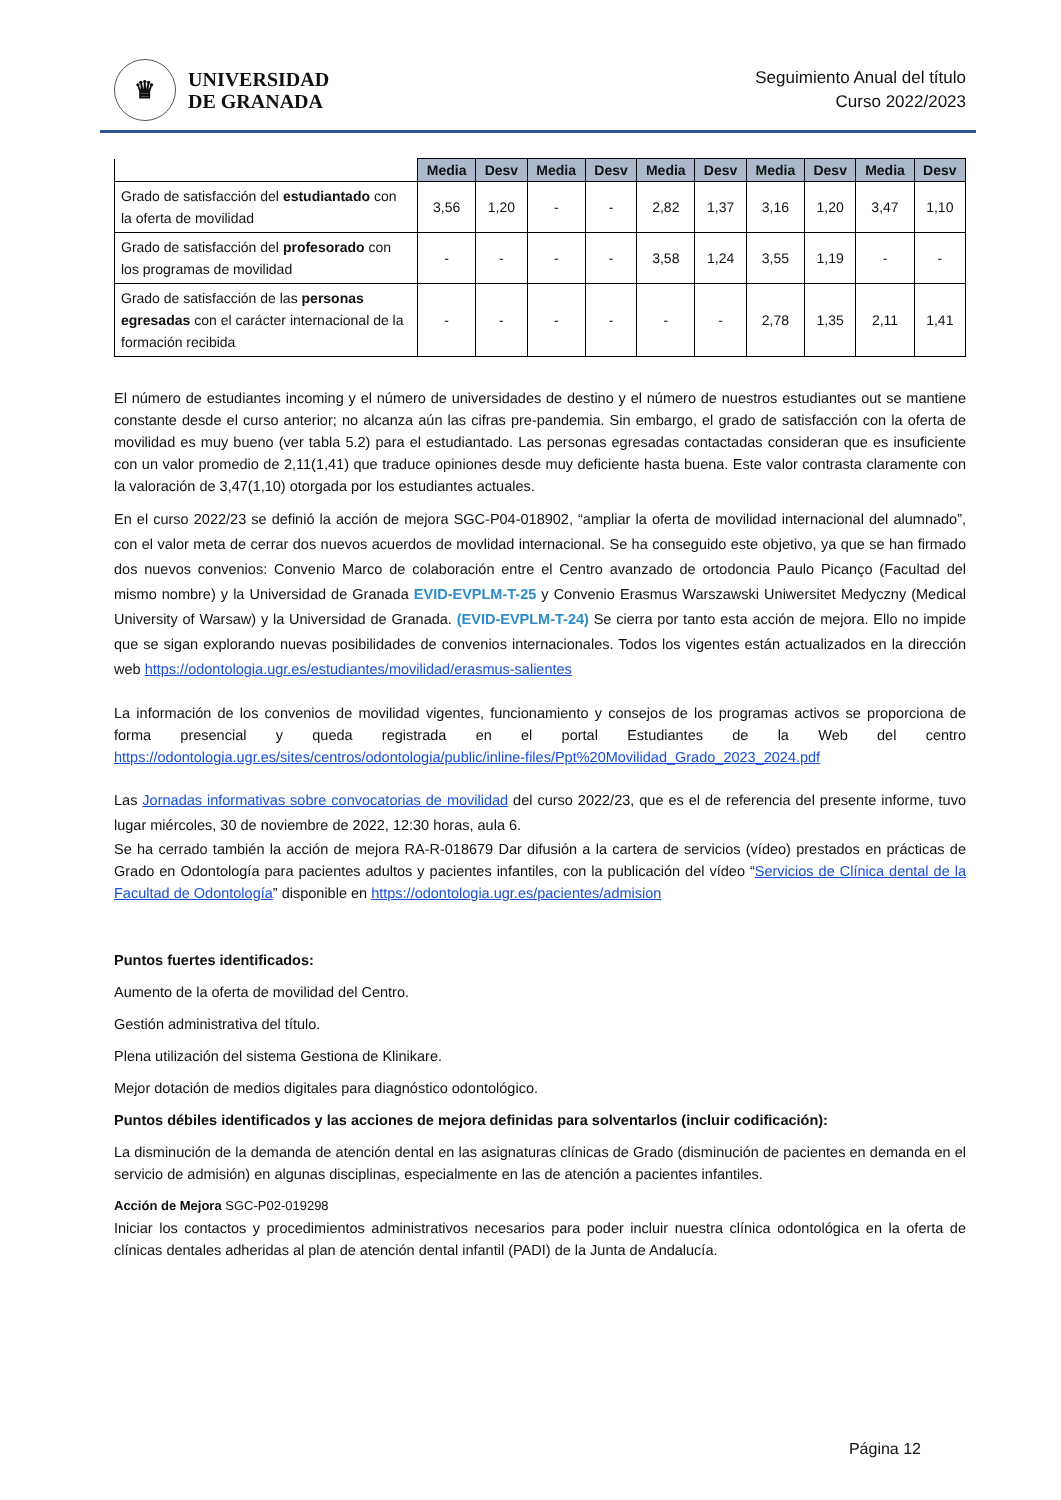♛
UNIVERSIDAD
DE GRANADA
Seguimiento Anual del título
Curso 2022/2023
| | Media | Desv | Media | Desv | Media | Desv | Media | Desv | Media | Desv |
| --- | --- | --- | --- | --- | --- | --- | --- | --- | --- | --- |
| Grado de satisfacción del estudiantado con la oferta de movilidad | 3,56 | 1,20 | - | - | 2,82 | 1,37 | 3,16 | 1,20 | 3,47 | 1,10 |
| Grado de satisfacción del profesorado con los programas de movilidad | - | - | - | - | 3,58 | 1,24 | 3,55 | 1,19 | - | - |
| Grado de satisfacción de las personas egresadas con el carácter internacional de la formación recibida | - | - | - | - | - | - | 2,78 | 1,35 | 2,11 | 1,41 |
El número de estudiantes incoming y el número de universidades de destino y el número de nuestros estudiantes out se mantiene constante desde el curso anterior; no alcanza aún las cifras pre-pandemia. Sin embargo, el grado de satisfacción con la oferta de movilidad es muy bueno (ver tabla 5.2) para el estudiantado. Las personas egresadas contactadas consideran que es insuficiente con un valor promedio de 2,11(1,41) que traduce opiniones desde muy deficiente hasta buena. Este valor contrasta claramente con la valoración de 3,47(1,10) otorgada por los estudiantes actuales.
En el curso 2022/23 se definió la acción de mejora SGC-P04-018902, “ampliar la oferta de movilidad internacional del alumnado”, con el valor meta de cerrar dos nuevos acuerdos de movlidad internacional. Se ha conseguido este objetivo, ya que se han firmado dos nuevos convenios: Convenio Marco de colaboración entre el Centro avanzado de ortodoncia Paulo Picanço (Facultad del mismo nombre) y la Universidad de Granada EVID-EVPLM-T-25 y Convenio Erasmus Warszawski Uniwersitet Medyczny (Medical University of Warsaw) y la Universidad de Granada. (EVID-EVPLM-T-24) Se cierra por tanto esta acción de mejora. Ello no impide que se sigan explorando nuevas posibilidades de convenios internacionales. Todos los vigentes están actualizados en la dirección web https://odontologia.ugr.es/estudiantes/movilidad/erasmus-salientes
La información de los convenios de movilidad vigentes, funcionamiento y consejos de los programas activos se proporciona de forma presencial y queda registrada en el portal Estudiantes de la Web del centro https://odontologia.ugr.es/sites/centros/odontologia/public/inline-files/Ppt%20Movilidad_Grado_2023_2024.pdf
Las Jornadas informativas sobre convocatorias de movilidad del curso 2022/23, que es el de referencia del presente informe, tuvo lugar miércoles, 30 de noviembre de 2022, 12:30 horas, aula 6.
Se ha cerrado también la acción de mejora RA-R-018679 Dar difusión a la cartera de servicios (vídeo) prestados en prácticas de Grado en Odontología para pacientes adultos y pacientes infantiles, con la publicación del vídeo “Servicios de Clínica dental de la Facultad de Odontología” disponible en https://odontologia.ugr.es/pacientes/admision
Puntos fuertes identificados:
Aumento de la oferta de movilidad del Centro.
Gestión administrativa del título.
Plena utilización del sistema Gestiona de Klinikare.
Mejor dotación de medios digitales para diagnóstico odontológico.
Puntos débiles identificados y las acciones de mejora definidas para solventarlos (incluir codificación):
La disminución de la demanda de atención dental en las asignaturas clínicas de Grado (disminución de pacientes en demanda en el servicio de admisión) en algunas disciplinas, especialmente en las de atención a pacientes infantiles.
Acción de Mejora SGC-P02-019298
Iniciar los contactos y procedimientos administrativos necesarios para poder incluir nuestra clínica odontológica en la oferta de clínicas dentales adheridas al plan de atención dental infantil (PADI) de la Junta de Andalucía.
Página 12